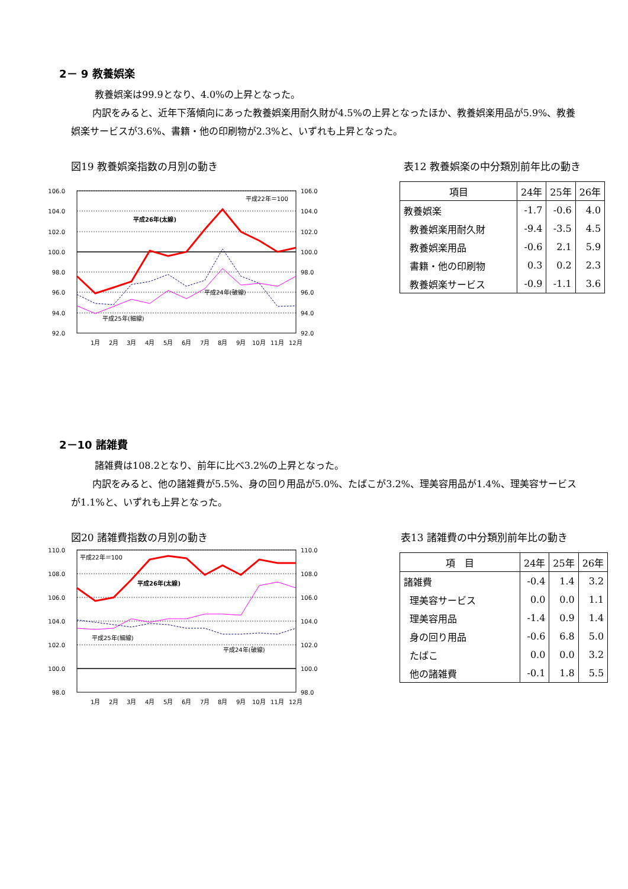2－ 9 教養娯楽
教養娯楽は99.9となり、4.0%の上昇となった。
　内訳をみると、近年下落傾向にあった教養娯楽用耐久財が4.5%の上昇となったほか、教養娯楽用品が5.9%、教養娯楽サービスが3.6%、書籍・他の印刷物が2.3%と、いずれも上昇となった。
図19 教養娯楽指数の月別の動き
106.0
104.0
102.0
100.0
98.0
96.0
94.0
92.0
106.0
104.0
102.0
100.0
98.0
96.0
94.0
92.0
平成22年＝100
平成26年(太線)
平成24年(破線)
平成25年(細線)
1月
2月
3月
4月
5月
6月
7月
8月
9月
10月
11月
12月
表12 教養娯楽の中分類別前年比の動き
| 項目 | 24年 | 25年 | 26年 |
| --- | --- | --- | --- |
| 教養娯楽 | -1.7 | -0.6 | 4.0 |
| 教養娯楽用耐久財 | -9.4 | -3.5 | 4.5 |
| 教養娯楽用品 | -0.6 | 2.1 | 5.9 |
| 書籍・他の印刷物 | 0.3 | 0.2 | 2.3 |
| 教養娯楽サービス | -0.9 | -1.1 | 3.6 |
2－10 諸雑費
諸雑費は108.2となり、前年に比べ3.2%の上昇となった。
　内訳をみると、他の諸雑費が5.5%、身の回り用品が5.0%、たばこが3.2%、理美容用品が1.4%、理美容サービスが1.1%と、いずれも上昇となった。
図20 諸雑費指数の月別の動き
110.0
108.0
106.0
104.0
102.0
100.0
98.0
110.0
108.0
106.0
104.0
102.0
100.0
98.0
平成22年＝100
平成26年(太線)
平成25年(細線)
平成24年(破線)
1月
2月
3月
4月
5月
6月
7月
8月
9月
10月
11月
12月
表13 諸雑費の中分類別前年比の動き
| 項 目 | 24年 | 25年 | 26年 |
| --- | --- | --- | --- |
| 諸雑費 | -0.4 | 1.4 | 3.2 |
| 理美容サービス | 0.0 | 0.0 | 1.1 |
| 理美容用品 | -1.4 | 0.9 | 1.4 |
| 身の回り用品 | -0.6 | 6.8 | 5.0 |
| たばこ | 0.0 | 0.0 | 3.2 |
| 他の諸雑費 | -0.1 | 1.8 | 5.5 |